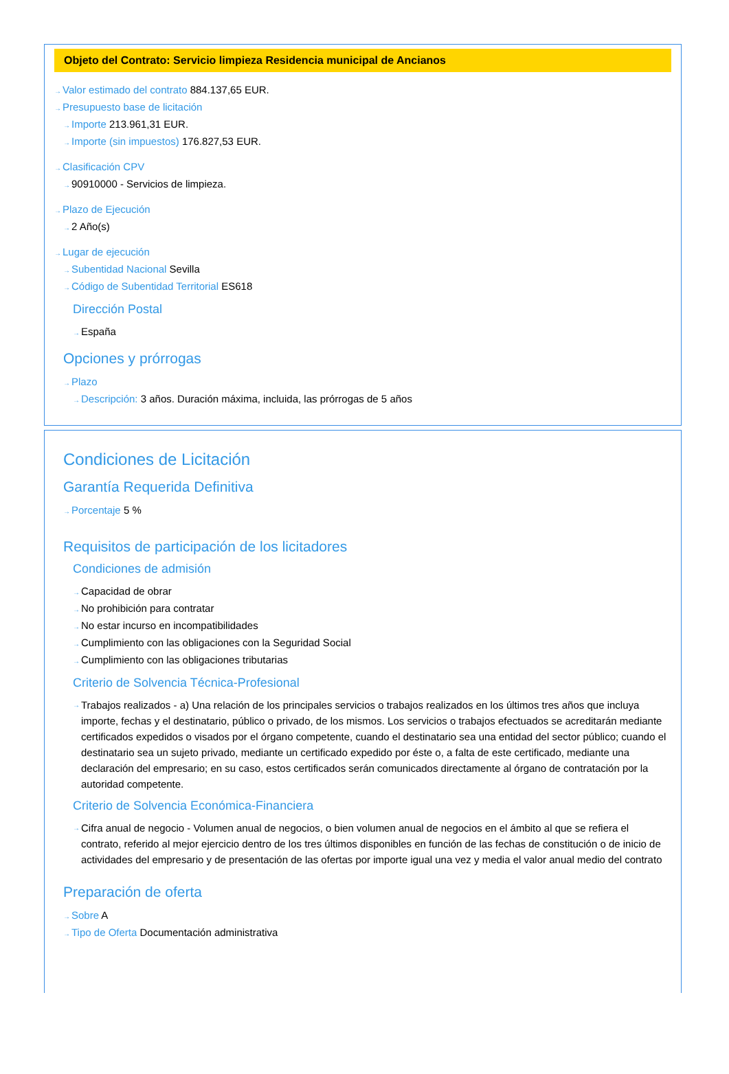Objeto del Contrato: Servicio limpieza Residencia municipal de Ancianos
→Valor estimado del contrato 884.137,65 EUR.
→Presupuesto base de licitación
→Importe 213.961,31 EUR.
→Importe (sin impuestos) 176.827,53 EUR.
→Clasificación CPV
→90910000 - Servicios de limpieza.
→Plazo de Ejecución
→2 Año(s)
→Lugar de ejecución
→Subentidad Nacional Sevilla
→Código de Subentidad Territorial ES618
Dirección Postal
→España
Opciones y prórrogas
→Plazo
→Descripción: 3 años. Duración máxima, incluida, las prórrogas de 5 años
Condiciones de Licitación
Garantía Requerida Definitiva
→Porcentaje 5 %
Requisitos de participación de los licitadores
Condiciones de admisión
→Capacidad de obrar
→No prohibición para contratar
→No estar incurso en incompatibilidades
→Cumplimiento con las obligaciones con la Seguridad Social
→Cumplimiento con las obligaciones tributarias
Criterio de Solvencia Técnica-Profesional
→ Trabajos realizados - a) Una relación de los principales servicios o trabajos realizados en los últimos tres años que incluya importe, fechas y el destinatario, público o privado, de los mismos. Los servicios o trabajos efectuados se acreditarán mediante certificados expedidos o visados por el órgano competente, cuando el destinatario sea una entidad del sector público; cuando el destinatario sea un sujeto privado, mediante un certificado expedido por éste o, a falta de este certificado, mediante una declaración del empresario; en su caso, estos certificados serán comunicados directamente al órgano de contratación por la autoridad competente.
Criterio de Solvencia Económica-Financiera
→ Cifra anual de negocio - Volumen anual de negocios, o bien volumen anual de negocios en el ámbito al que se refiera el contrato, referido al mejor ejercicio dentro de los tres últimos disponibles en función de las fechas de constitución o de inicio de actividades del empresario y de presentación de las ofertas por importe igual una vez y media el valor anual medio del contrato
Preparación de oferta
→Sobre A
→Tipo de Oferta Documentación administrativa